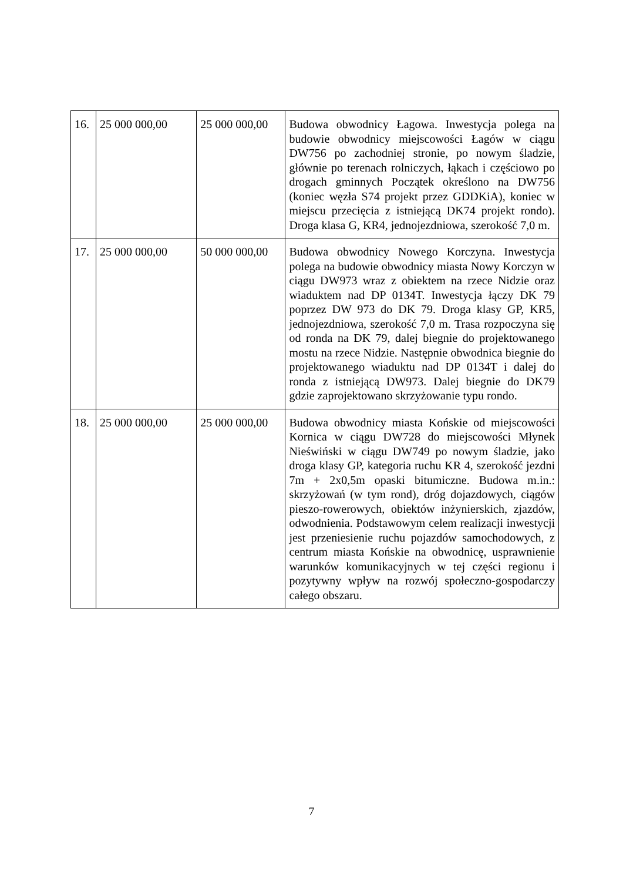| 16. | 25 000 000,00 | 25 000 000,00 | Budowa obwodnicy Łagowa. Inwestycja polega na budowie obwodnicy miejscowości Łagów w ciągu DW756 po zachodniej stronie, po nowym śladzie, głównie po terenach rolniczych, łąkach i częściowo po drogach gminnych Początek określono na DW756 (koniec węzła S74 projekt przez GDDKiA), koniec w miejscu przecięcia z istniejącą DK74 projekt rondo). Droga klasa G, KR4, jednojezdniowa, szerokość 7,0 m. |
| 17. | 25 000 000,00 | 50 000 000,00 | Budowa obwodnicy Nowego Korczyna. Inwestycja polega na budowie obwodnicy miasta Nowy Korczyn w ciągu DW973 wraz z obiektem na rzece Nidzie oraz wiaduktem nad DP 0134T. Inwestycja łączy DK 79 poprzez DW 973 do DK 79. Droga klasy GP, KR5, jednojezdniowa, szerokość 7,0 m. Trasa rozpoczyna się od ronda na DK 79, dalej biegnie do projektowanego mostu na rzece Nidzie. Następnie obwodnica biegnie do projektowanego wiaduktu nad DP 0134T i dalej do ronda z istniejącą DW973. Dalej biegnie do DK79 gdzie zaprojektowano skrzyżowanie typu rondo. |
| 18. | 25 000 000,00 | 25 000 000,00 | Budowa obwodnicy miasta Końskie od miejscowości Kornica w ciągu DW728 do miejscowości Młynek Nieświński w ciągu DW749 po nowym śladzie, jako droga klasy GP, kategoria ruchu KR 4, szerokość jezdni 7m + 2x0,5m opaski bitumiczne. Budowa m.in.: skrzyżowań (w tym rond), dróg dojazdowych, ciągów pieszo-rowerowych, obiektów inżynierskich, zjazdów, odwodnienia. Podstawowym celem realizacji inwestycji jest przeniesienie ruchu pojazdów samochodowych, z centrum miasta Końskie na obwodnicę, usprawnienie warunków komunikacyjnych w tej części regionu i pozytywny wpływ na rozwój społeczno-gospodarczy całego obszaru. |
7